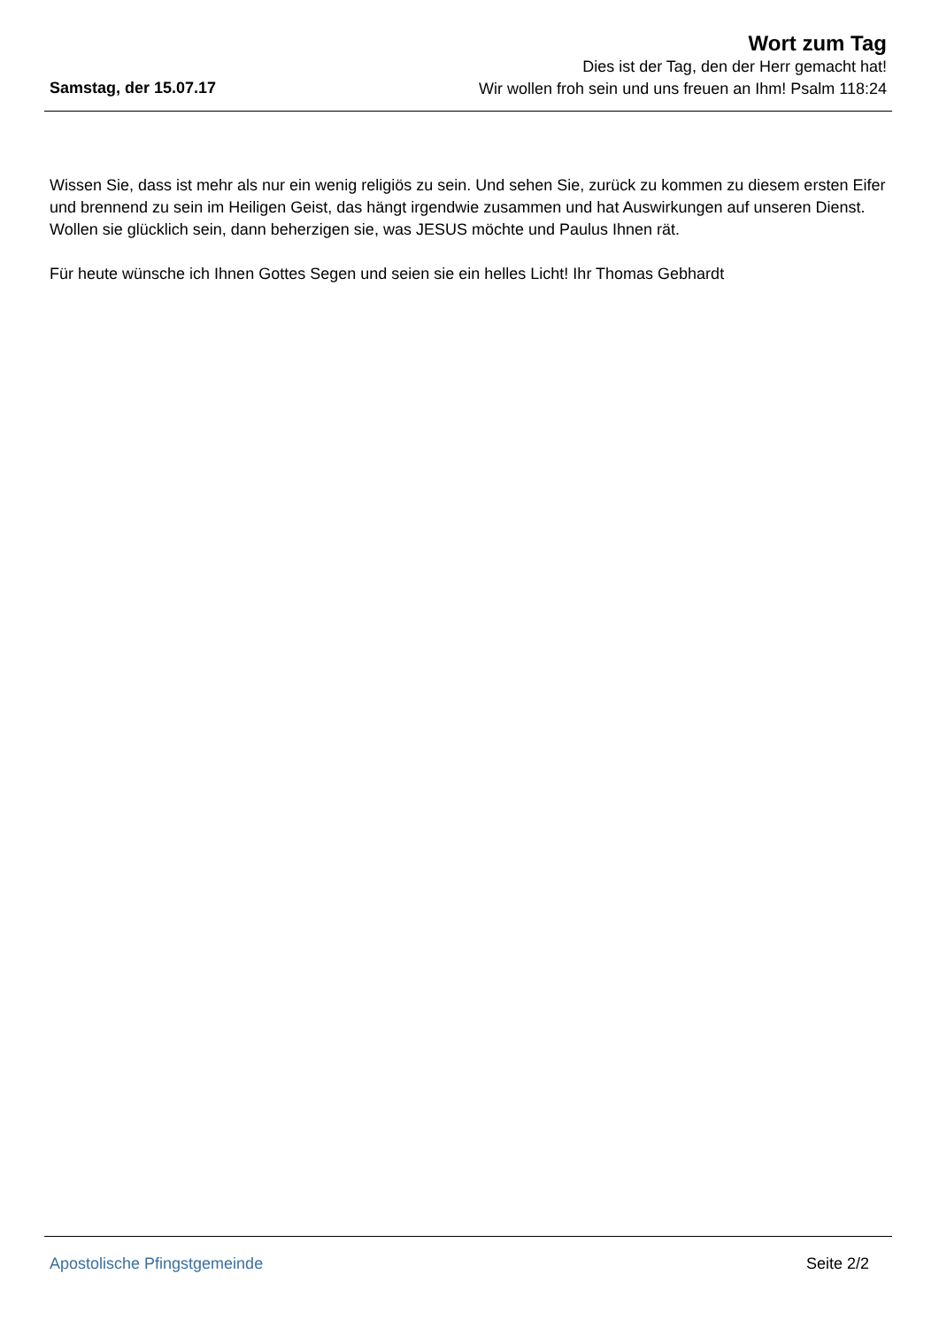Wort zum Tag
Dies ist der Tag, den der Herr gemacht hat!
Wir wollen froh sein und uns freuen an Ihm! Psalm 118:24
Samstag, der 15.07.17
Wissen Sie, dass ist mehr als nur ein wenig religiös zu sein. Und sehen Sie, zurück zu kommen zu diesem ersten Eifer und brennend zu sein im Heiligen Geist, das hängt irgendwie zusammen und hat Auswirkungen auf unseren Dienst. Wollen sie glücklich sein, dann beherzigen sie, was JESUS möchte und Paulus Ihnen rät.
Für heute wünsche ich Ihnen Gottes Segen und seien sie ein helles Licht! Ihr Thomas Gebhardt
Apostolische Pfingstgemeinde Seite 2/2